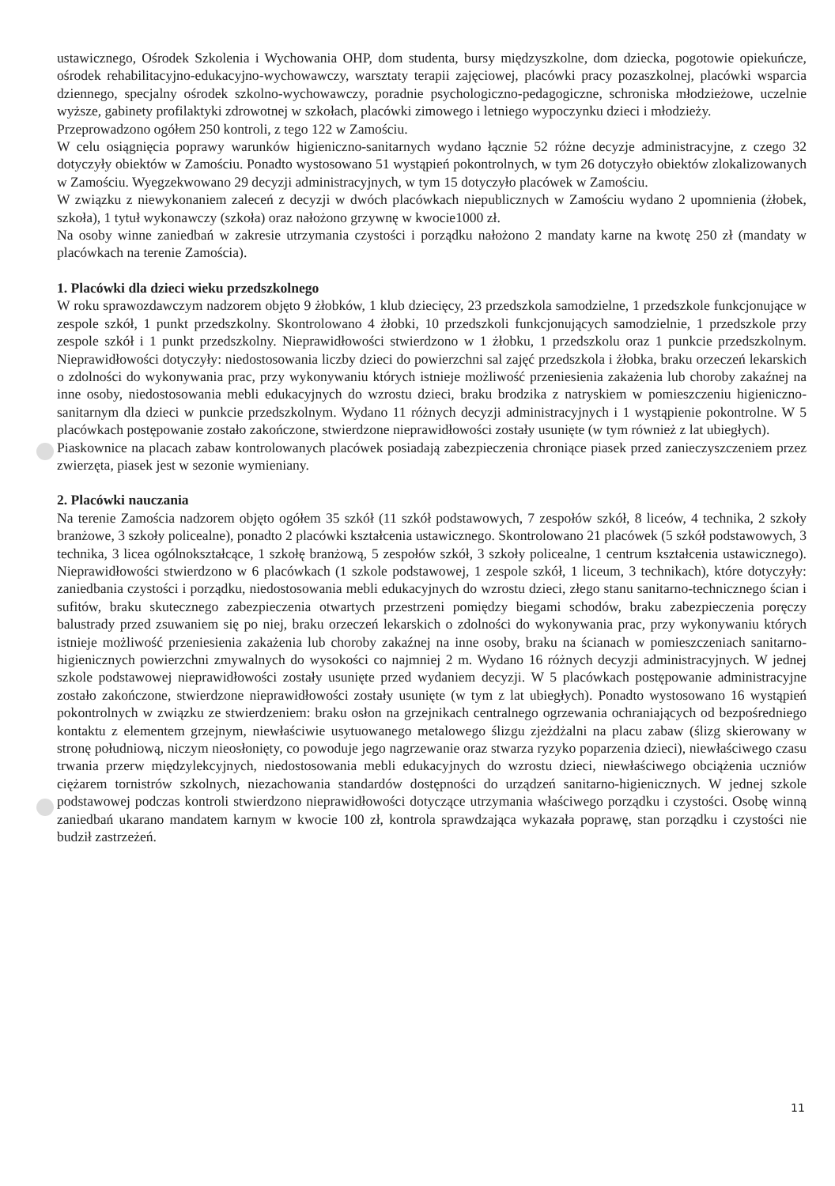ustawicznego, Ośrodek Szkolenia i Wychowania OHP, dom studenta, bursy międzyszkolne, dom dziecka, pogotowie opiekuńcze, ośrodek rehabilitacyjno-edukacyjno-wychowawczy, warsztaty terapii zajęciowej, placówki pracy pozaszkolnej, placówki wsparcia dziennego, specjalny ośrodek szkolno-wychowawczy, poradnie psychologiczno-pedagogiczne, schroniska młodzieżowe, uczelnie wyższe, gabinety profilaktyki zdrowotnej w szkołach, placówki zimowego i letniego wypoczynku dzieci i młodzieży.
Przeprowadzono ogółem 250 kontroli, z tego 122 w Zamościu.
W celu osiągnięcia poprawy warunków higieniczno-sanitarnych wydano łącznie 52 różne decyzje administracyjne, z czego 32 dotyczyły obiektów w Zamościu. Ponadto wystosowano 51 wystąpień pokontrolnych, w tym 26 dotyczyło obiektów zlokalizowanych w Zamościu. Wyegzekwowano 29 decyzji administracyjnych, w tym 15 dotyczyło placówek w Zamościu.
W związku z niewykonaniem zaleceń z decyzji w dwóch placówkach niepublicznych w Zamościu wydano 2 upomnienia (żłobek, szkoła), 1 tytuł wykonawczy (szkoła) oraz nałożono grzywnę w kwocie1000 zł.
Na osoby winne zaniedbań w zakresie utrzymania czystości i porządku nałożono 2 mandaty karne na kwotę 250 zł (mandaty w placówkach na terenie Zamościa).
1. Placówki dla dzieci wieku przedszkolnego
W roku sprawozdawczym nadzorem objęto 9 żłobków, 1 klub dziecięcy, 23 przedszkola samodzielne, 1 przedszkole funkcjonujące w zespole szkół, 1 punkt przedszkolny. Skontrolowano 4 żłobki, 10 przedszkoli funkcjonujących samodzielnie, 1 przedszkole przy zespole szkół i 1 punkt przedszkolny. Nieprawidłowości stwierdzono w 1 żłobku, 1 przedszkolu oraz 1 punkcie przedszkolnym. Nieprawidłowości dotyczyły: niedostosowania liczby dzieci do powierzchni sal zajęć przedszkola i żłobka, braku orzeczeń lekarskich o zdolności do wykonywania prac, przy wykonywaniu których istnieje możliwość przeniesienia zakażenia lub choroby zakaźnej na inne osoby, niedostosowania mebli edukacyjnych do wzrostu dzieci, braku brodzika z natryskiem w pomieszczeniu higieniczno-sanitarnym dla dzieci w punkcie przedszkolnym. Wydano 11 różnych decyzji administracyjnych i 1 wystąpienie pokontrolne. W 5 placówkach postępowanie zostało zakończone, stwierdzone nieprawidłowości zostały usunięte (w tym również z lat ubiegłych).
Piaskownice na placach zabaw kontrolowanych placówek posiadają zabezpieczenia chroniące piasek przed zanieczyszczeniem przez zwierzęta, piasek jest w sezonie wymieniany.
2. Placówki nauczania
Na terenie Zamościa nadzorem objęto ogółem 35 szkół (11 szkół podstawowych, 7 zespołów szkół, 8 liceów, 4 technika, 2 szkoły branżowe, 3 szkoły policealne), ponadto 2 placówki kształcenia ustawicznego. Skontrolowano 21 placówek (5 szkół podstawowych, 3 technika, 3 licea ogólnokształcące, 1 szkołę branżową, 5 zespołów szkół, 3 szkoły policealne, 1 centrum kształcenia ustawicznego). Nieprawidłowości stwierdzono w 6 placówkach (1 szkole podstawowej, 1 zespole szkół, 1 liceum, 3 technikach), które dotyczyły: zaniedbania czystości i porządku, niedostosowania mebli edukacyjnych do wzrostu dzieci, złego stanu sanitarno-technicznego ścian i sufitów, braku skutecznego zabezpieczenia otwartych przestrzeni pomiędzy biegami schodów, braku zabezpieczenia poręczy balustrady przed zsuwaniem się po niej, braku orzeczeń lekarskich o zdolności do wykonywania prac, przy wykonywaniu których istnieje możliwość przeniesienia zakażenia lub choroby zakaźnej na inne osoby, braku na ścianach w pomieszczeniach sanitarno-higienicznych powierzchni zmywalnych do wysokości co najmniej 2 m. Wydano 16 różnych decyzji administracyjnych. W jednej szkole podstawowej nieprawidłowości zostały usunięte przed wydaniem decyzji. W 5 placówkach postępowanie administracyjne zostało zakończone, stwierdzone nieprawidłowości zostały usunięte (w tym z lat ubiegłych). Ponadto wystosowano 16 wystąpień pokontrolnych w związku ze stwierdzeniem: braku osłon na grzejnikach centralnego ogrzewania ochraniających od bezpośredniego kontaktu z elementem grzejnym, niewłaściwie usytuowanego metalowego ślizgu zjeżdżalni na placu zabaw (ślizg skierowany w stronę południową, niczym nieosłonięty, co powoduje jego nagrzewanie oraz stwarza ryzyko poparzenia dzieci), niewłaściwego czasu trwania przerw międzylekcyjnych, niedostosowania mebli edukacyjnych do wzrostu dzieci, niewłaściwego obciążenia uczniów ciężarem tornistrów szkolnych, niezachowania standardów dostępności do urządzeń sanitarno-higienicznych. W jednej szkole podstawowej podczas kontroli stwierdzono nieprawidłowości dotyczące utrzymania właściwego porządku i czystości. Osobę winną zaniedbań ukarano mandatem karnym w kwocie 100 zł, kontrola sprawdzająca wykazała poprawę, stan porządku i czystości nie budził zastrzeżeń.
11